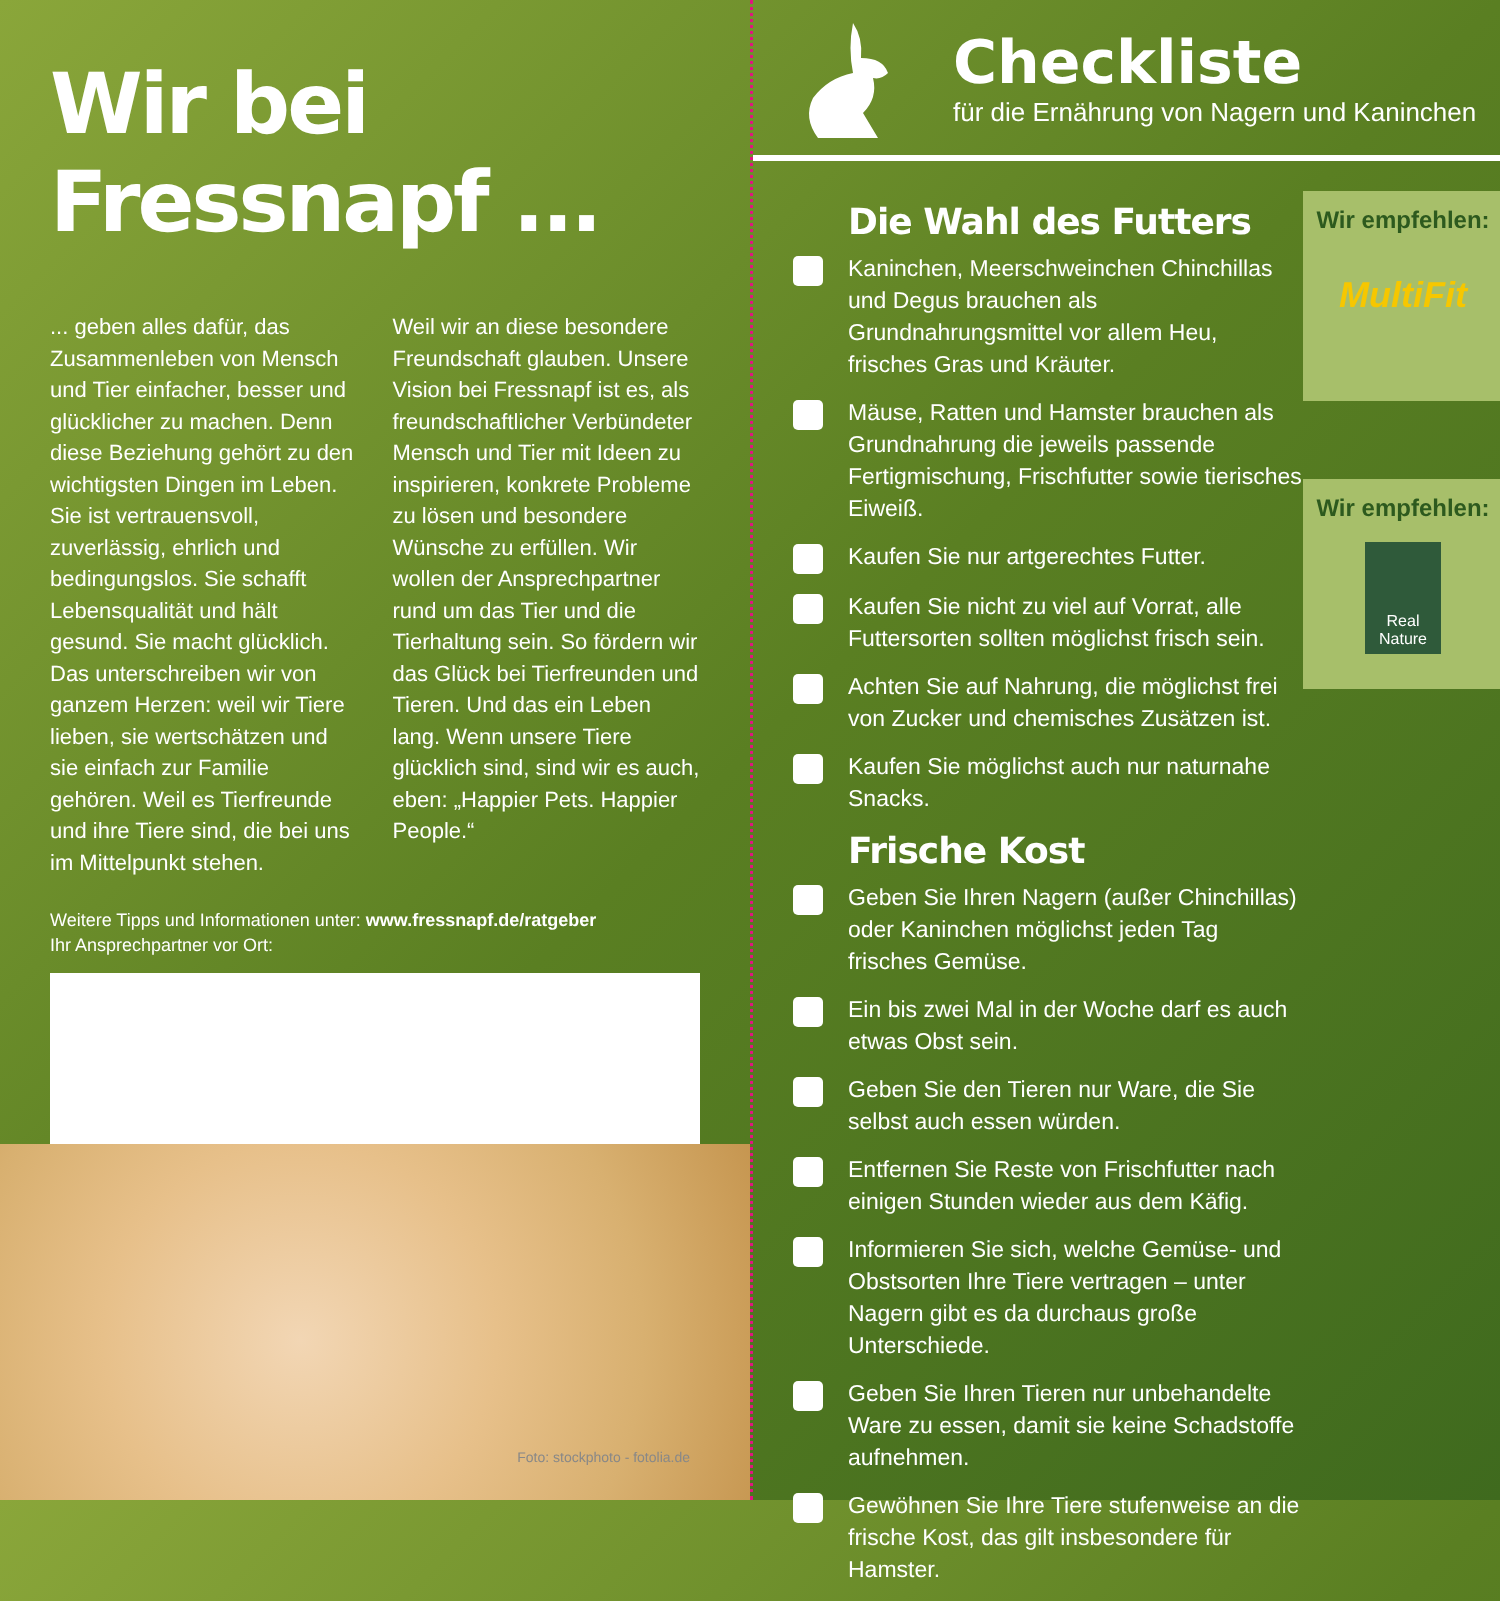Wir bei Fressnapf ...
... geben alles dafür, das Zusammenleben von Mensch und Tier einfacher, besser und glücklicher zu machen. Denn diese Beziehung gehört zu den wichtigsten Dingen im Leben. Sie ist vertrauensvoll, zuverlässig, ehrlich und bedingungslos. Sie schafft Lebensqualität und hält gesund. Sie macht glücklich. Das unterschreiben wir von ganzem Herzen: weil wir Tiere lieben, sie wertschätzen und sie einfach zur Familie gehören. Weil es Tierfreunde und ihre Tiere sind, die bei uns im Mittelpunkt stehen.
Weil wir an diese besondere Freundschaft glauben. Unsere Vision bei Fressnapf ist es, als freundschaftlicher Verbündeter Mensch und Tier mit Ideen zu inspirieren, konkrete Probleme zu lösen und besondere Wünsche zu erfüllen. Wir wollen der Ansprechpartner rund um das Tier und die Tierhaltung sein. So fördern wir das Glück bei Tierfreunden und Tieren. Und das ein Leben lang. Wenn unsere Tiere glücklich sind, sind wir es auch, eben: „Happier Pets. Happier People.“
Weitere Tipps und Informationen unter: www.fressnapf.de/ratgeber
Ihr Ansprechpartner vor Ort:
Foto: stockphoto - fotolia.de
Checkliste
für die Ernährung von Nagern und Kaninchen
Die Wahl des Futters
Kaninchen, Meerschweinchen Chinchillas und Degus brauchen als Grundnahrungsmittel vor allem Heu, frisches Gras und Kräuter.
Mäuse, Ratten und Hamster brauchen als Grundnahrung die jeweils passende Fertigmischung, Frischfutter sowie tierisches Eiweiß.
Kaufen Sie nur artgerechtes Futter.
Kaufen Sie nicht zu viel auf Vorrat, alle Futtersorten sollten möglichst frisch sein.
Achten Sie auf Nahrung, die möglichst frei von Zucker und chemisches Zusätzen ist.
Kaufen Sie möglichst auch nur naturnahe Snacks.
Frische Kost
Geben Sie Ihren Nagern (außer Chinchillas) oder Kaninchen möglichst jeden Tag frisches Gemüse.
Ein bis zwei Mal in der Woche darf es auch etwas Obst sein.
Geben Sie den Tieren nur Ware, die Sie selbst auch essen würden.
Entfernen Sie Reste von Frischfutter nach einigen Stunden wieder aus dem Käfig.
Informieren Sie sich, welche Gemüse- und Obstsorten Ihre Tiere vertragen – unter Nagern gibt es da durchaus große Unterschiede.
Geben Sie Ihren Tieren nur unbehandelte Ware zu essen, damit sie keine Schadstoffe aufnehmen.
Gewöhnen Sie Ihre Tiere stufenweise an die frische Kost, das gilt insbesondere für Hamster.
Wir empfehlen:
MultiFit
Wir empfehlen:
Real Nature